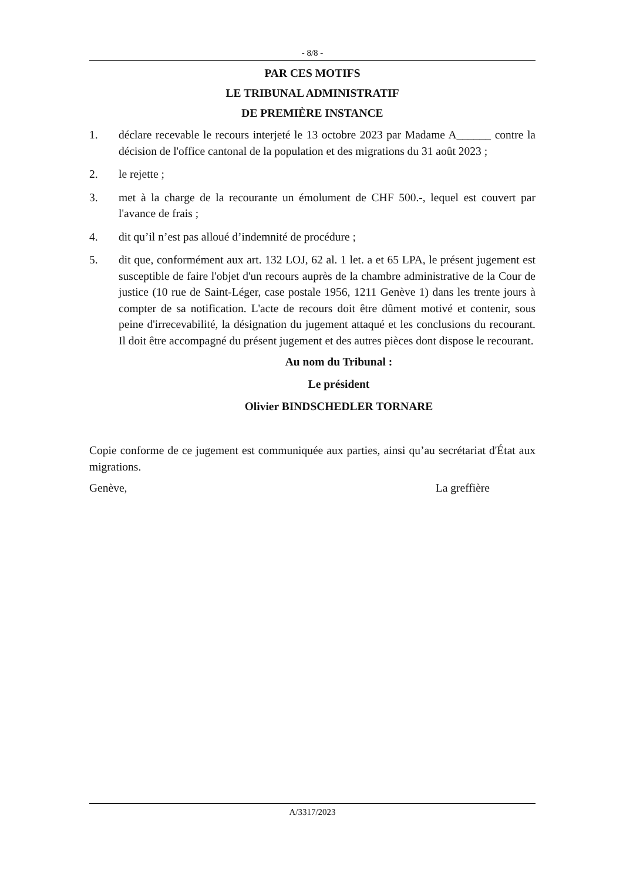- 8/8 -
PAR CES MOTIFS
LE TRIBUNAL ADMINISTRATIF
DE PREMIÈRE INSTANCE
1. déclare recevable le recours interjeté le 13 octobre 2023 par Madame A______ contre la décision de l'office cantonal de la population et des migrations du 31 août 2023 ;
2. le rejette ;
3. met à la charge de la recourante un émolument de CHF 500.-, lequel est couvert par l'avance de frais ;
4. dit qu’il n’est pas alloué d’indemnité de procédure ;
5. dit que, conformément aux art. 132 LOJ, 62 al. 1 let. a et 65 LPA, le présent jugement est susceptible de faire l'objet d'un recours auprès de la chambre administrative de la Cour de justice (10 rue de Saint-Léger, case postale 1956, 1211 Genève 1) dans les trente jours à compter de sa notification. L'acte de recours doit être dûment motivé et contenir, sous peine d'irrecevabilité, la désignation du jugement attaqué et les conclusions du recourant. Il doit être accompagné du présent jugement et des autres pièces dont dispose le recourant.
Au nom du Tribunal :
Le président
Olivier BINDSCHEDLER TORNARE
Copie conforme de ce jugement est communiquée aux parties, ainsi qu’au secrétariat d'État aux migrations.
Genève, La greffière
A/3317/2023